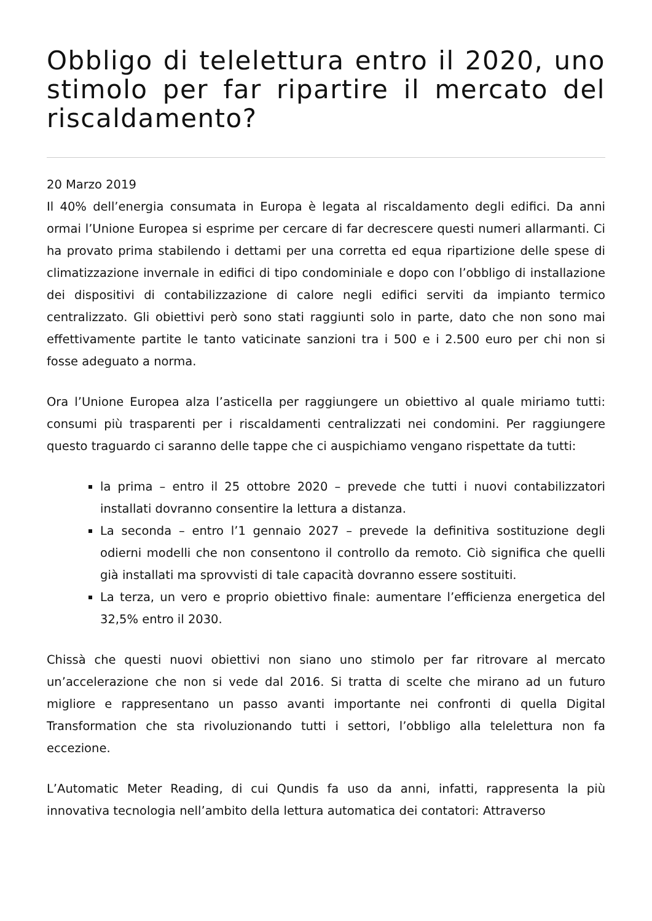Obbligo di telelettura entro il 2020, uno stimolo per far ripartire il mercato del riscaldamento?
20 Marzo 2019
Il 40% dell’energia consumata in Europa è legata al riscaldamento degli edifici. Da anni ormai l’Unione Europea si esprime per cercare di far decrescere questi numeri allarmanti. Ci ha provato prima stabilendo i dettami per una corretta ed equa ripartizione delle spese di climatizzazione invernale in edifici di tipo condominiale e dopo con l’obbligo di installazione dei dispositivi di contabilizzazione di calore negli edifici serviti da impianto termico centralizzato. Gli obiettivi però sono stati raggiunti solo in parte, dato che non sono mai effettivamente partite le tanto vaticinate sanzioni tra i 500 e i 2.500 euro per chi non si fosse adeguato a norma.
Ora l’Unione Europea alza l’asticella per raggiungere un obiettivo al quale miriamo tutti: consumi più trasparenti per i riscaldamenti centralizzati nei condomini. Per raggiungere questo traguardo ci saranno delle tappe che ci auspichiamo vengano rispettate da tutti:
la prima – entro il 25 ottobre 2020 – prevede che tutti i nuovi contabilizzatori installati dovranno consentire la lettura a distanza.
La seconda – entro l’1 gennaio 2027 – prevede la definitiva sostituzione degli odierni modelli che non consentono il controllo da remoto. Ciò significa che quelli già installati ma sprovvisti di tale capacità dovranno essere sostituiti.
La terza, un vero e proprio obiettivo finale: aumentare l’efficienza energetica del 32,5% entro il 2030.
Chissà che questi nuovi obiettivi non siano uno stimolo per far ritrovare al mercato un’accelerazione che non si vede dal 2016. Si tratta di scelte che mirano ad un futuro migliore e rappresentano un passo avanti importante nei confronti di quella Digital Transformation che sta rivoluzionando tutti i settori, l’obbligo alla telelettura non fa eccezione.
L’Automatic Meter Reading, di cui Qundis fa uso da anni, infatti, rappresenta la più innovativa tecnologia nell’ambito della lettura automatica dei contatori: Attraverso